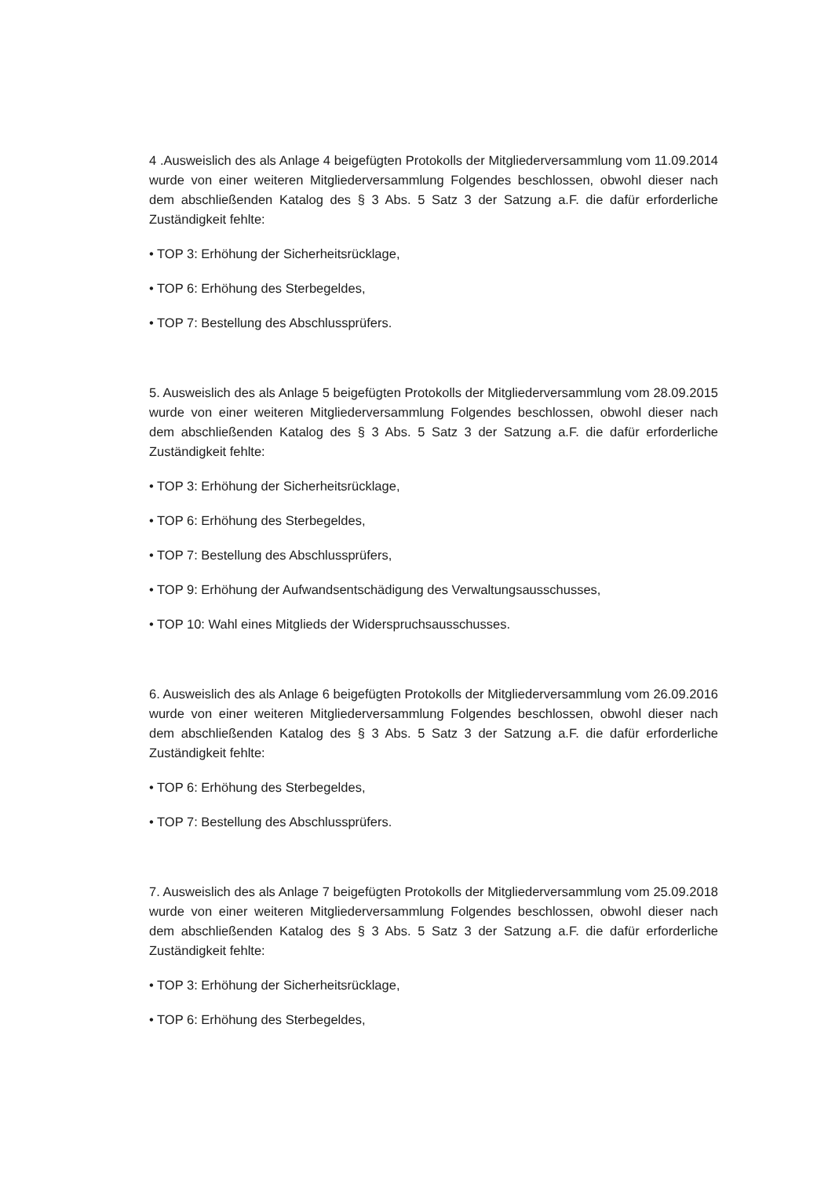4 .Ausweislich des als Anlage 4 beigefügten Protokolls der Mitgliederversammlung vom 11.09.2014 wurde von einer weiteren Mitgliederversammlung Folgendes beschlossen, obwohl dieser nach dem abschließenden Katalog des § 3 Abs. 5 Satz 3 der Satzung a.F. die dafür erforderliche Zuständigkeit fehlte:
• TOP 3: Erhöhung der Sicherheitsrücklage,
• TOP 6: Erhöhung des Sterbegeldes,
• TOP 7: Bestellung des Abschlussprüfers.
5. Ausweislich des als Anlage 5 beigefügten Protokolls der Mitgliederversammlung vom 28.09.2015 wurde von einer weiteren Mitgliederversammlung Folgendes beschlossen, obwohl dieser nach dem abschließenden Katalog des § 3 Abs. 5 Satz 3 der Satzung a.F. die dafür erforderliche Zuständigkeit fehlte:
• TOP 3: Erhöhung der Sicherheitsrücklage,
• TOP 6: Erhöhung des Sterbegeldes,
• TOP 7: Bestellung des Abschlussprüfers,
• TOP 9: Erhöhung der Aufwandsentschädigung des Verwaltungsausschusses,
• TOP 10: Wahl eines Mitglieds der Widerspruchsausschusses.
6. Ausweislich des als Anlage 6 beigefügten Protokolls der Mitgliederversammlung vom 26.09.2016 wurde von einer weiteren Mitgliederversammlung Folgendes beschlossen, obwohl dieser nach dem abschließenden Katalog des § 3 Abs. 5 Satz 3 der Satzung a.F. die dafür erforderliche Zuständigkeit fehlte:
• TOP 6: Erhöhung des Sterbegeldes,
• TOP 7: Bestellung des Abschlussprüfers.
7. Ausweislich des als Anlage 7 beigefügten Protokolls der Mitgliederversammlung vom 25.09.2018 wurde von einer weiteren Mitgliederversammlung Folgendes beschlossen, obwohl dieser nach dem abschließenden Katalog des § 3 Abs. 5 Satz 3 der Satzung a.F. die dafür erforderliche Zuständigkeit fehlte:
• TOP 3: Erhöhung der Sicherheitsrücklage,
• TOP 6: Erhöhung des Sterbegeldes,